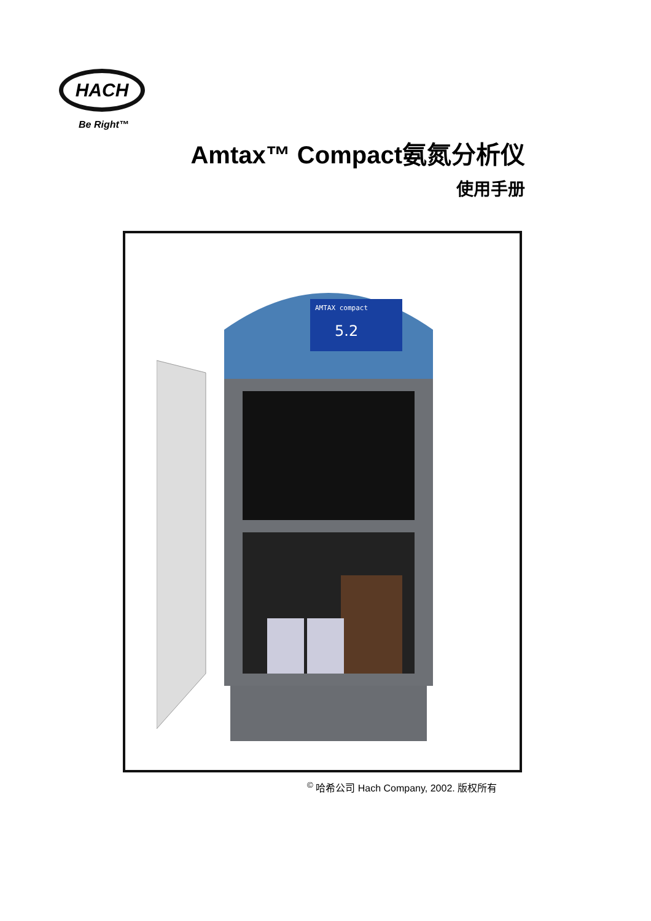HACH
Be Right™
Amtax™ Compact氨氮分析仪
使用手册
AMTAX compact
5.2
<sup>©</sup> 哈希公司 Hach Company, 2002. 版权所有